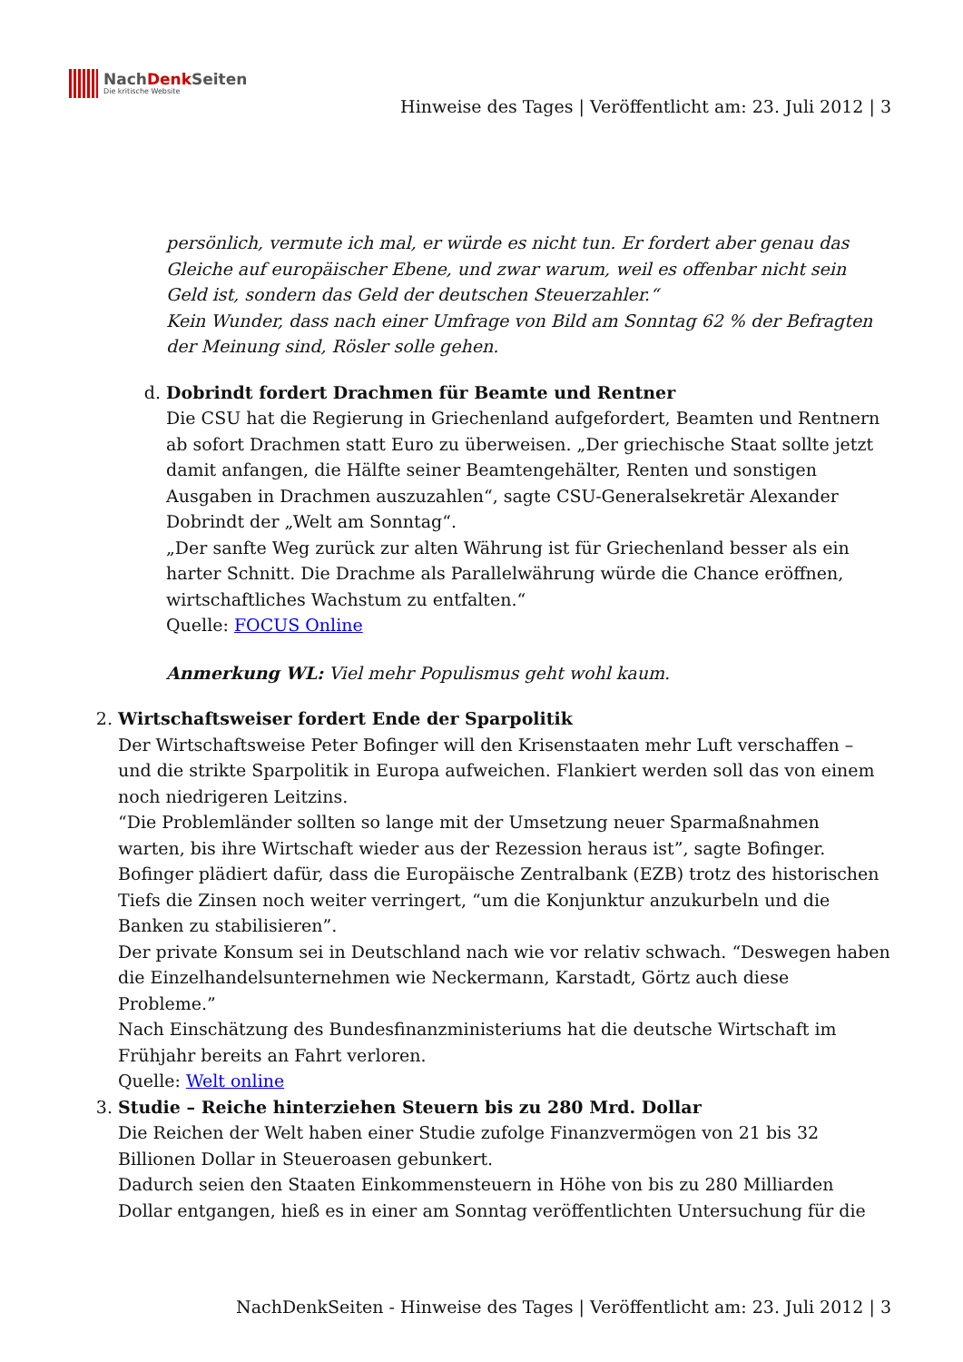NachDenk Seiten
Die kritische Website
Hinweise des Tages | Veröffentlicht am: 23. Juli 2012 | 3
persönlich, vermute ich mal, er würde es nicht tun. Er fordert aber genau das Gleiche auf europäischer Ebene, und zwar warum, weil es offenbar nicht sein Geld ist, sondern das Geld der deutschen Steuerzahler.“
Kein Wunder, dass nach einer Umfrage von Bild am Sonntag 62 % der Befragten der Meinung sind, Rösler solle gehen.
d. Dobrindt fordert Drachmen für Beamte und Rentner
Die CSU hat die Regierung in Griechenland aufgefordert, Beamten und Rentnern ab sofort Drachmen statt Euro zu überweisen. „Der griechische Staat sollte jetzt damit anfangen, die Hälfte seiner Beamtengehälter, Renten und sonstigen Ausgaben in Drachmen auszuzahlen“, sagte CSU-Generalsekretär Alexander Dobrindt der „Welt am Sonntag“.
„Der sanfte Weg zurück zur alten Währung ist für Griechenland besser als ein harter Schnitt. Die Drachme als Parallelwährung würde die Chance eröffnen, wirtschaftliches Wachstum zu entfalten.“
Quelle: FOCUS Online
Anmerkung WL: Viel mehr Populismus geht wohl kaum.
2. Wirtschaftsweiser fordert Ende der Sparpolitik
Der Wirtschaftsweise Peter Bofinger will den Krisenstaaten mehr Luft verschaffen – und die strikte Sparpolitik in Europa aufweichen. Flankiert werden soll das von einem noch niedrigeren Leitzins.
“Die Problemländer sollten so lange mit der Umsetzung neuer Sparmaßnahmen warten, bis ihre Wirtschaft wieder aus der Rezession heraus ist”, sagte Bofinger.
Bofinger plädiert dafür, dass die Europäische Zentralbank (EZB) trotz des historischen Tiefs die Zinsen noch weiter verringert, “um die Konjunktur anzukurbeln und die Banken zu stabilisieren”.
Der private Konsum sei in Deutschland nach wie vor relativ schwach. “Deswegen haben die Einzelhandelsunternehmen wie Neckermann, Karstadt, Görtz auch diese Probleme.”
Nach Einschätzung des Bundesfinanzministeriums hat die deutsche Wirtschaft im Frühjahr bereits an Fahrt verloren.
Quelle: Welt online
3. Studie – Reiche hinterziehen Steuern bis zu 280 Mrd. Dollar
Die Reichen der Welt haben einer Studie zufolge Finanzvermögen von 21 bis 32 Billionen Dollar in Steueroasen gebunkert.
Dadurch seien den Staaten Einkommensteuern in Höhe von bis zu 280 Milliarden Dollar entgangen, hieß es in einer am Sonntag veröffentlichten Untersuchung für die
NachDenkSeiten - Hinweise des Tages | Veröffentlicht am: 23. Juli 2012 | 3